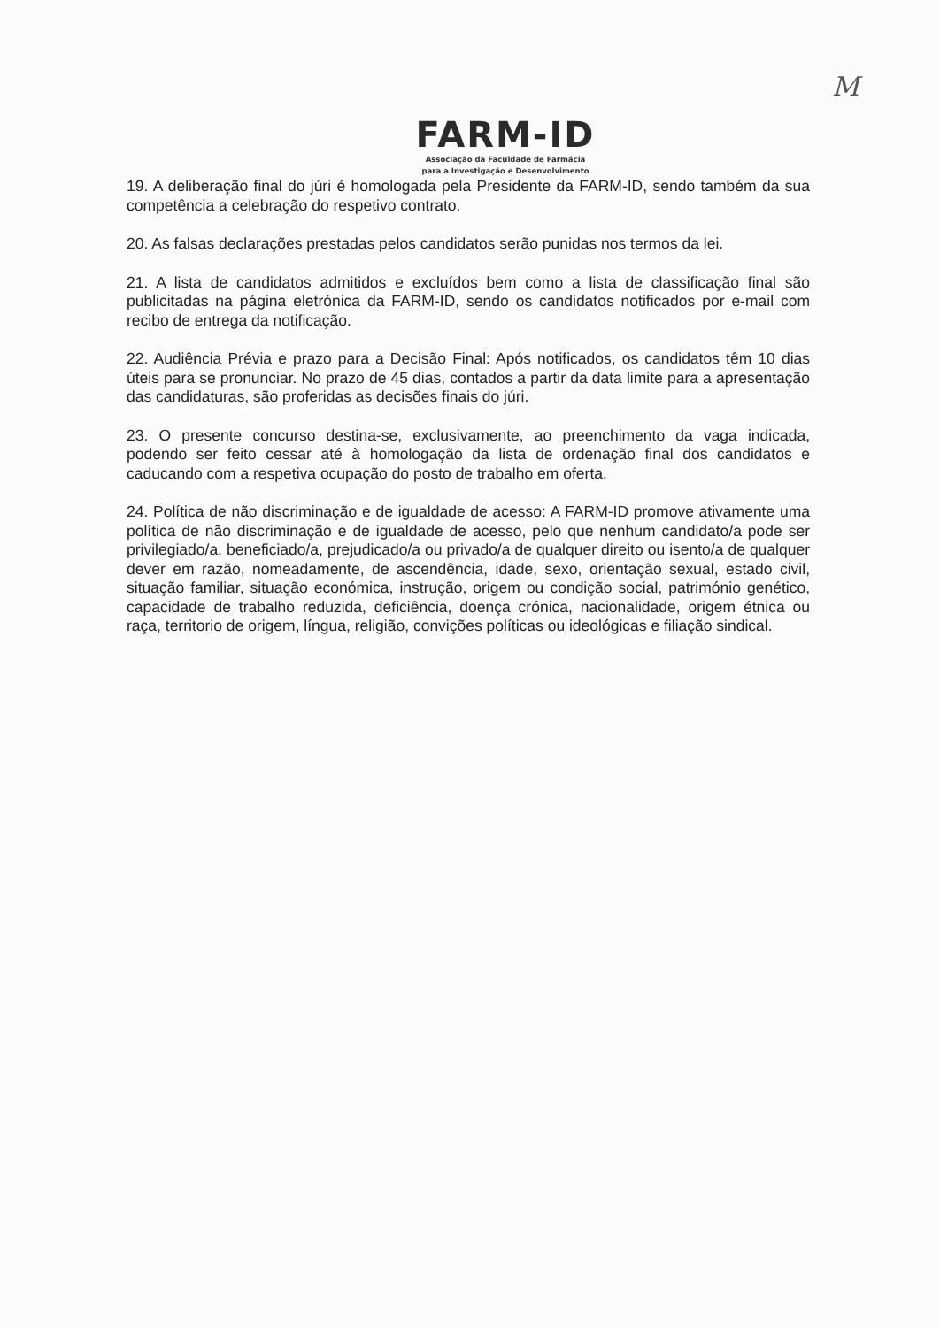M
FARM-ID
Associação da Faculdade de Farmácia
para a Investigação e Desenvolvimento
19. A deliberação final do júri é homologada pela Presidente da FARM-ID, sendo também da sua competência a celebração do respetivo contrato.
20. As falsas declarações prestadas pelos candidatos serão punidas nos termos da lei.
21. A lista de candidatos admitidos e excluídos bem como a lista de classificação final são publicitadas na página eletrónica da FARM-ID, sendo os candidatos notificados por e-mail com recibo de entrega da notificação.
22. Audiência Prévia e prazo para a Decisão Final: Após notificados, os candidatos têm 10 dias úteis para se pronunciar. No prazo de 45 dias, contados a partir da data limite para a apresentação das candidaturas, são proferidas as decisões finais do júri.
23. O presente concurso destina-se, exclusivamente, ao preenchimento da vaga indicada, podendo ser feito cessar até à homologação da lista de ordenação final dos candidatos e caducando com a respetiva ocupação do posto de trabalho em oferta.
24. Política de não discriminação e de igualdade de acesso: A FARM-ID promove ativamente uma política de não discriminação e de igualdade de acesso, pelo que nenhum candidato/a pode ser privilegiado/a, beneficiado/a, prejudicado/a ou privado/a de qualquer direito ou isento/a de qualquer dever em razão, nomeadamente, de ascendência, idade, sexo, orientação sexual, estado civil, situação familiar, situação económica, instrução, origem ou condição social, património genético, capacidade de trabalho reduzida, deficiência, doença crónica, nacionalidade, origem étnica ou raça, territorio de origem, língua, religião, convições políticas ou ideológicas e filiação sindical.